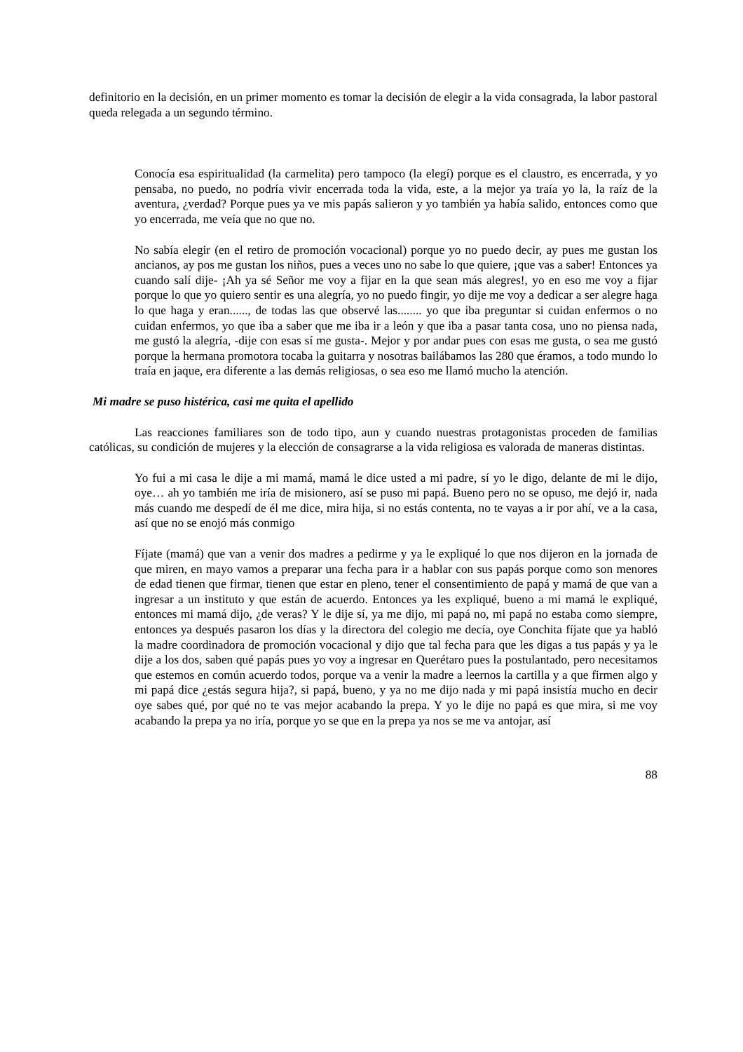definitorio en la decisión, en un primer momento es tomar la decisión de elegir a la vida consagrada, la labor pastoral queda relegada a un segundo término.
Conocía esa espiritualidad (la carmelita) pero tampoco (la elegí) porque es el claustro, es encerrada, y yo pensaba, no puedo, no podría vivir encerrada toda la vida, este, a la mejor ya traía yo la, la raíz de la aventura, ¿verdad? Porque pues ya ve mis papás salieron y yo también ya había salido, entonces como que yo encerrada, me veía que no que no.
No sabía elegir (en el retiro de promoción vocacional) porque yo no puedo decir, ay pues me gustan los ancianos, ay pos me gustan los niños, pues a veces uno no sabe lo que quiere, ¡que vas a saber! Entonces ya cuando salí dije- ¡Ah ya sé Señor me voy a fijar en la que sean más alegres!, yo en eso me voy a fijar porque lo que yo quiero sentir es una alegría, yo no puedo fingir, yo dije me voy a dedicar a ser alegre haga lo que haga y eran......, de todas las que observé las........ yo que iba preguntar si cuidan enfermos o no cuidan enfermos, yo que iba a saber que me iba ir a león y que iba a pasar tanta cosa, uno no piensa nada, me gustó la alegría, -dije con esas sí me gusta-. Mejor y por andar pues con esas me gusta, o sea me gustó porque la hermana promotora tocaba la guitarra y nosotras bailábamos las 280 que éramos, a todo mundo lo traía en jaque, era diferente a las demás religiosas, o sea eso me llamó mucho la atención.
Mi madre se puso histérica, casi me quita el apellido
Las reacciones familiares son de todo tipo, aun y cuando nuestras protagonistas proceden de familias católicas, su condición de mujeres y la elección de consagrarse a la vida religiosa es valorada de maneras distintas.
Yo fui a mi casa le dije a mi mamá, mamá le dice usted a mi padre, sí yo le digo, delante de mi le dijo, oye… ah yo también me iría de misionero, así se puso mi papá. Bueno pero no se opuso, me dejó ir, nada más cuando me despedí de él me dice, mira hija, si no estás contenta, no te vayas a ir por ahí, ve a la casa, así que no se enojó más conmigo
Fíjate (mamá) que van a venir dos madres a pedirme y ya le expliqué lo que nos dijeron en la jornada de que miren, en mayo vamos a preparar una fecha para ir a hablar con sus papás porque como son menores de edad tienen que firmar, tienen que estar en pleno, tener el consentimiento de papá y mamá de que van a ingresar a un instituto y que están de acuerdo. Entonces ya les expliqué, bueno a mi mamá le expliqué, entonces mi mamá dijo, ¿de veras? Y le dije sí, ya me dijo, mi papá no, mi papá no estaba como siempre, entonces ya después pasaron los días y la directora del colegio me decía, oye Conchita fíjate que ya habló la madre coordinadora de promoción vocacional y dijo que tal fecha para que les digas a tus papás y ya le dije a los dos, saben qué papás pues yo voy a ingresar en Querétaro pues la postulantado, pero necesitamos que estemos en común acuerdo todos, porque va a venir la madre a leernos la cartilla y a que firmen algo y mi papá dice ¿estás segura hija?, si papá, bueno, y ya no me dijo nada y mi papá insistía mucho en decir oye sabes qué, por qué no te vas mejor acabando la prepa. Y yo le dije no papá es que mira, si me voy acabando la prepa ya no iría, porque yo se que en la prepa ya nos se me va antojar, así
88